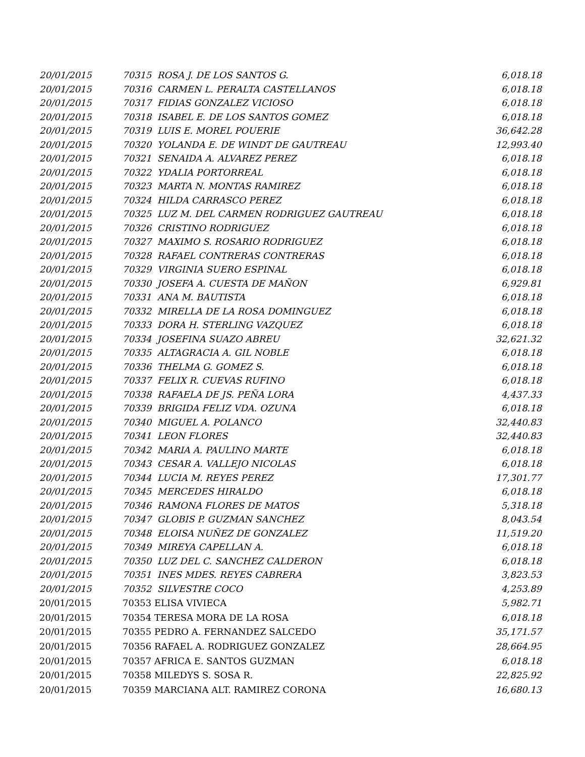| 20/01/2015 | 70315 ROSA J. DE LOS SANTOS G. | 6,018.18 |
| 20/01/2015 | 70316 CARMEN L. PERALTA CASTELLANOS | 6,018.18 |
| 20/01/2015 | 70317 FIDIAS GONZALEZ VICIOSO | 6,018.18 |
| 20/01/2015 | 70318 ISABEL E. DE LOS SANTOS GOMEZ | 6,018.18 |
| 20/01/2015 | 70319 LUIS E. MOREL POUERIE | 36,642.28 |
| 20/01/2015 | 70320 YOLANDA E. DE WINDT DE GAUTREAU | 12,993.40 |
| 20/01/2015 | 70321 SENAIDA A. ALVAREZ PEREZ | 6,018.18 |
| 20/01/2015 | 70322 YDALIA PORTORREAL | 6,018.18 |
| 20/01/2015 | 70323 MARTA N. MONTAS RAMIREZ | 6,018.18 |
| 20/01/2015 | 70324 HILDA CARRASCO PEREZ | 6,018.18 |
| 20/01/2015 | 70325 LUZ M. DEL CARMEN RODRIGUEZ GAUTREAU | 6,018.18 |
| 20/01/2015 | 70326 CRISTINO RODRIGUEZ | 6,018.18 |
| 20/01/2015 | 70327 MAXIMO S. ROSARIO RODRIGUEZ | 6,018.18 |
| 20/01/2015 | 70328 RAFAEL CONTRERAS CONTRERAS | 6,018.18 |
| 20/01/2015 | 70329 VIRGINIA SUERO ESPINAL | 6,018.18 |
| 20/01/2015 | 70330 JOSEFA A. CUESTA DE MAÑON | 6,929.81 |
| 20/01/2015 | 70331 ANA M. BAUTISTA | 6,018.18 |
| 20/01/2015 | 70332 MIRELLA DE LA ROSA DOMINGUEZ | 6,018.18 |
| 20/01/2015 | 70333 DORA H. STERLING VAZQUEZ | 6,018.18 |
| 20/01/2015 | 70334 JOSEFINA SUAZO ABREU | 32,621.32 |
| 20/01/2015 | 70335 ALTAGRACIA A. GIL NOBLE | 6,018.18 |
| 20/01/2015 | 70336 THELMA G. GOMEZ S. | 6,018.18 |
| 20/01/2015 | 70337 FELIX R. CUEVAS RUFINO | 6,018.18 |
| 20/01/2015 | 70338 RAFAELA DE JS. PEÑA LORA | 4,437.33 |
| 20/01/2015 | 70339 BRIGIDA FELIZ VDA. OZUNA | 6,018.18 |
| 20/01/2015 | 70340 MIGUEL A. POLANCO | 32,440.83 |
| 20/01/2015 | 70341 LEON FLORES | 32,440.83 |
| 20/01/2015 | 70342 MARIA A. PAULINO MARTE | 6,018.18 |
| 20/01/2015 | 70343 CESAR A. VALLEJO NICOLAS | 6,018.18 |
| 20/01/2015 | 70344 LUCIA M. REYES PEREZ | 17,301.77 |
| 20/01/2015 | 70345 MERCEDES HIRALDO | 6,018.18 |
| 20/01/2015 | 70346 RAMONA FLORES DE MATOS | 5,318.18 |
| 20/01/2015 | 70347 GLOBIS P. GUZMAN SANCHEZ | 8,043.54 |
| 20/01/2015 | 70348 ELOISA NUÑEZ DE GONZALEZ | 11,519.20 |
| 20/01/2015 | 70349 MIREYA CAPELLAN A. | 6,018.18 |
| 20/01/2015 | 70350 LUZ DEL C. SANCHEZ CALDERON | 6,018.18 |
| 20/01/2015 | 70351 INES MDES. REYES CABRERA | 3,823.53 |
| 20/01/2015 | 70352 SILVESTRE COCO | 4,253.89 |
| 20/01/2015 | 70353 ELISA VIVIECA | 5,982.71 |
| 20/01/2015 | 70354 TERESA MORA DE LA ROSA | 6,018.18 |
| 20/01/2015 | 70355 PEDRO A. FERNANDEZ SALCEDO | 35,171.57 |
| 20/01/2015 | 70356 RAFAEL A. RODRIGUEZ GONZALEZ | 28,664.95 |
| 20/01/2015 | 70357 AFRICA E. SANTOS GUZMAN | 6,018.18 |
| 20/01/2015 | 70358 MILEDYS S. SOSA R. | 22,825.92 |
| 20/01/2015 | 70359 MARCIANA ALT. RAMIREZ CORONA | 16,680.13 |